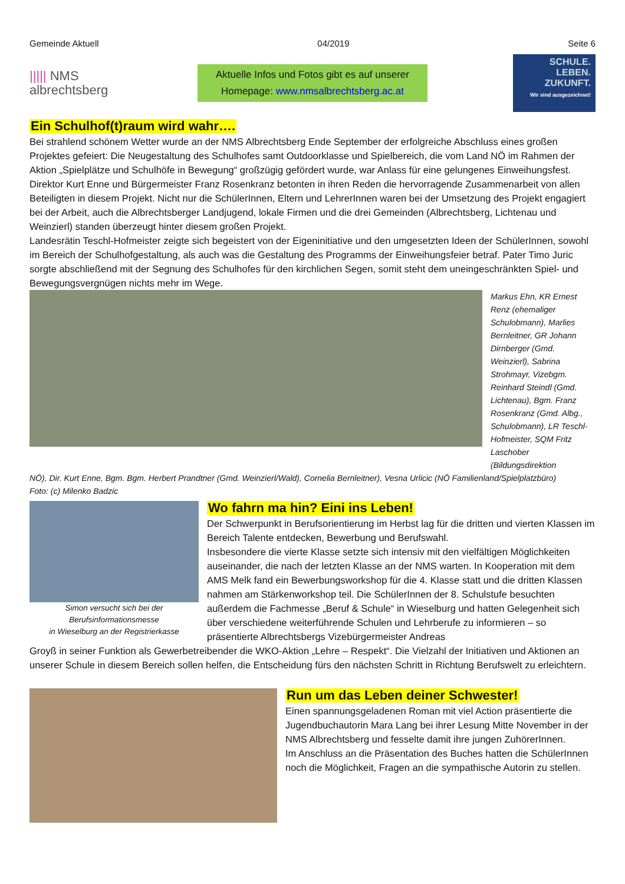Gemeinde Aktuell 04/2019 Seite 6
||||| NMS
albrechtsberg
Aktuelle Infos und Fotos gibt es auf unserer
Homepage: www.nmsalbrechtsberg.ac.at
SCHULE.
LEBEN.
ZUKUNFT.
Wir sind ausgezeichnet!
Ein Schulhof(t)raum wird wahr….
Bei strahlend schönem Wetter wurde an der NMS Albrechtsberg Ende September der erfolgreiche Abschluss eines großen Projektes gefeiert: Die Neugestaltung des Schulhofes samt Outdoorklasse und Spielbereich, die vom Land NÖ im Rahmen der Aktion „Spielplätze und Schulhöfe in Bewegung“ großzügig gefördert wurde, war Anlass für eine gelungenes Einweihungsfest.
Direktor Kurt Enne und Bürgermeister Franz Rosenkranz betonten in ihren Reden die hervorragende Zusammenarbeit von allen Beteiligten in diesem Projekt. Nicht nur die SchülerInnen, Eltern und LehrerInnen waren bei der Umsetzung des Projekt engagiert bei der Arbeit, auch die Albrechtsberger Landjugend, lokale Firmen und die drei Gemeinden (Albrechtsberg, Lichtenau und Weinzierl) standen überzeugt hinter diesem großen Projekt.
Landesrätin Teschl-Hofmeister zeigte sich begeistert von der Eigeninitiative und den umgesetzten Ideen der SchülerInnen, sowohl im Bereich der Schulhofgestaltung, als auch was die Gestaltung des Programms der Einweihungsfeier betraf. Pater Timo Juric sorgte abschließend mit der Segnung des Schulhofes für den kirchlichen Segen, somit steht dem uneingeschränkten Spiel- und Bewegungsvergnügen nichts mehr im Wege.
Markus Ehn, KR Ernest Renz (ehemaliger Schulobmann), Marlies Bernleitner, GR Johann Dirnberger (Gmd. Weinzierl), Sabrina Strohmayr, Vizebgm. Reinhard Steindl (Gmd. Lichtenau), Bgm. Franz Rosenkranz (Gmd. Albg., Schulobmann), LR Teschl-Hofmeister, SQM Fritz Laschober (Bildungsdirektion
NÖ), Dir. Kurt Enne, Bgm. Bgm. Herbert Prandtner (Gmd. Weinzierl/Wald), Cornelia Bernleitner), Vesna Urlicic (NÖ Familienland/Spielplatzbüro)
Foto: (c) Milenko Badzic
Simon versucht sich bei der
Berufsinformationsmesse
in Wieselburg an der Registrierkasse
Wo fahrn ma hin? Eini ins Leben!
Der Schwerpunkt in Berufsorientierung im Herbst lag für die dritten und vierten Klassen im Bereich Talente entdecken, Bewerbung und Berufswahl.
Insbesondere die vierte Klasse setzte sich intensiv mit den vielfältigen Möglichkeiten auseinander, die nach der letzten Klasse an der NMS warten. In Kooperation mit dem AMS Melk fand ein Bewerbungsworkshop für die 4. Klasse statt und die dritten Klassen nahmen am Stärkenworkshop teil. Die SchülerInnen der 8. Schulstufe besuchten außerdem die Fachmesse „Beruf & Schule“ in Wieselburg und hatten Gelegenheit sich über verschiedene weiterführende Schulen und Lehrberufe zu informieren – so präsentierte Albrechtsbergs Vizebürgermeister Andreas
Groyß in seiner Funktion als Gewerbetreibender die WKO-Aktion „Lehre – Respekt“. Die Vielzahl der Initiativen und Aktionen an unserer Schule in diesem Bereich sollen helfen, die Entscheidung fürs den nächsten Schritt in Richtung Berufswelt zu erleichtern.
Run um das Leben deiner Schwester!
Einen spannungsgeladenen Roman mit viel Action präsentierte die Jugendbuchautorin Mara Lang bei ihrer Lesung Mitte November in der NMS Albrechtsberg und fesselte damit ihre jungen ZuhörerInnen.
Im Anschluss an die Präsentation des Buches hatten die SchülerInnen noch die Möglichkeit, Fragen an die sympathische Autorin zu stellen.